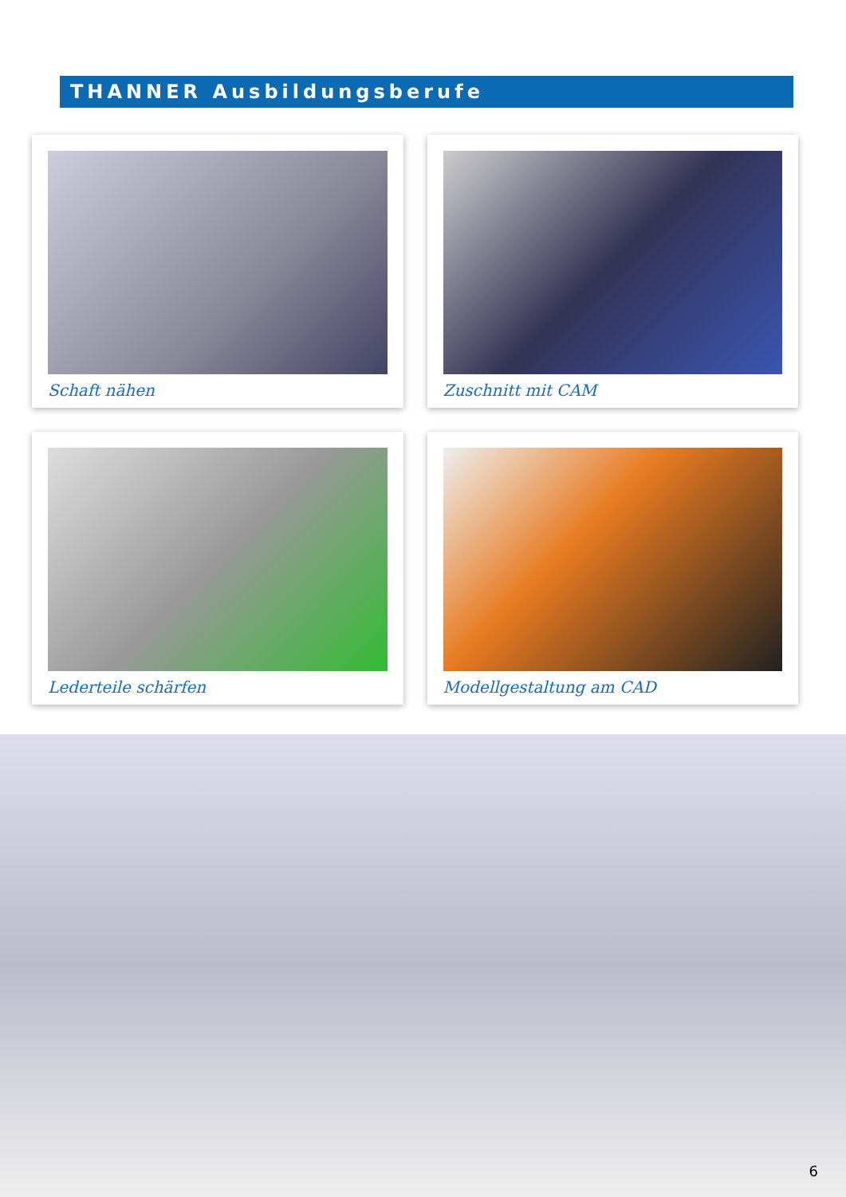THANNER Ausbildungsberufe
Schaft nähen
Zuschnitt mit CAM
Lederteile schärfen
Modellgestaltung am CAD
6